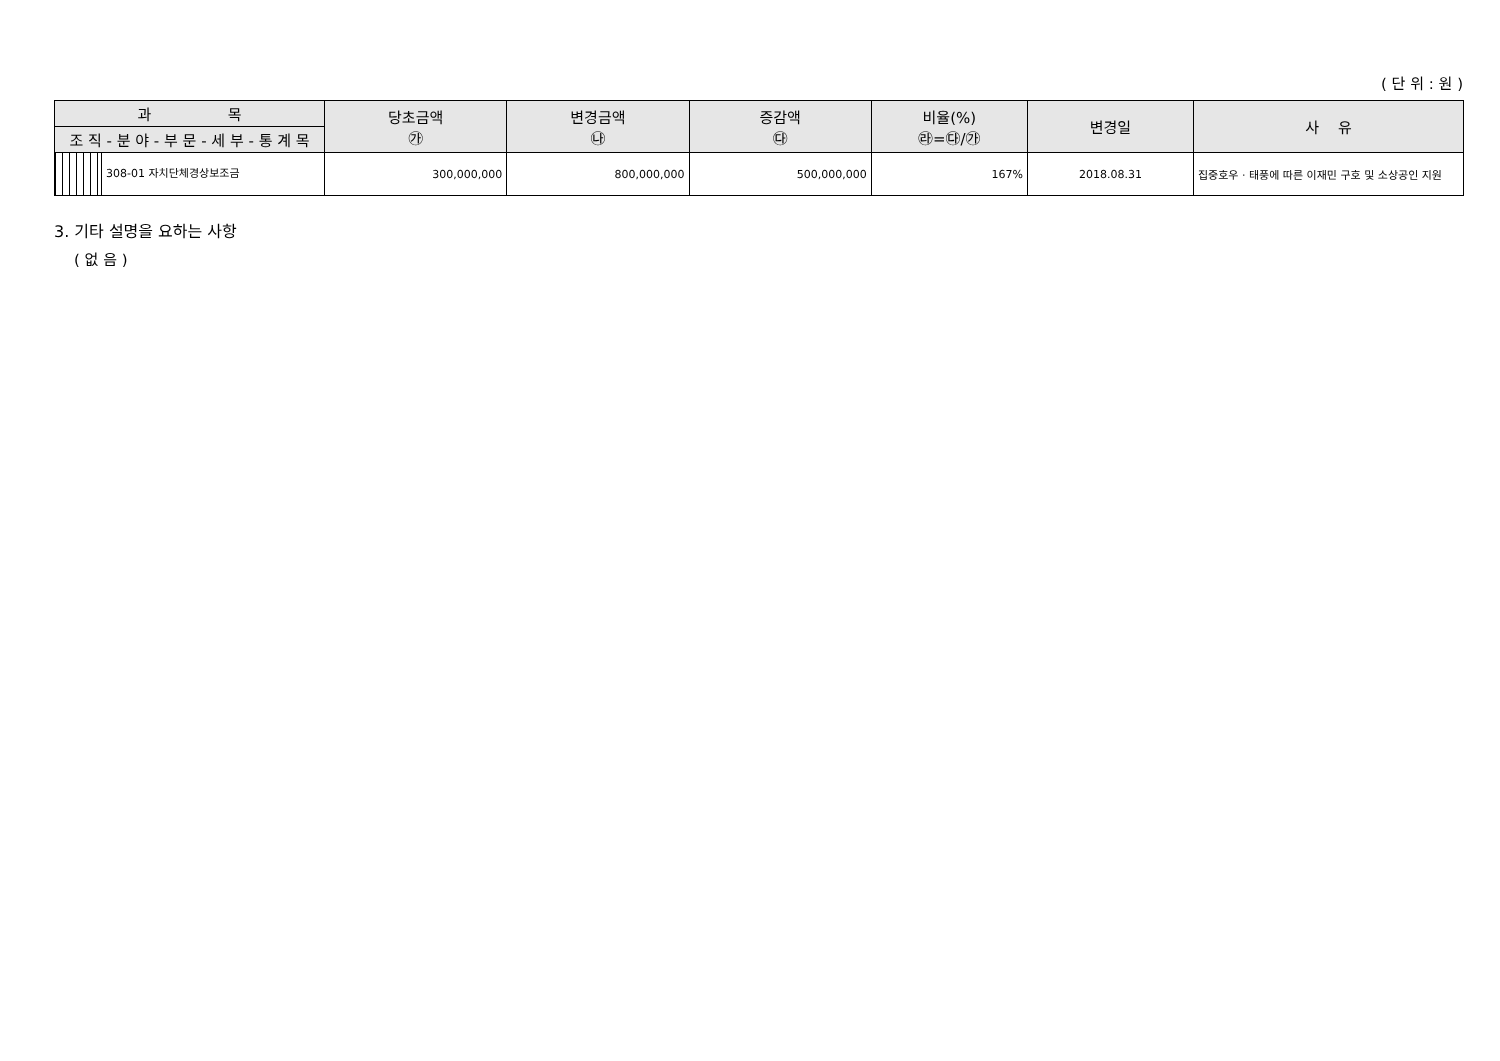( 단 위 : 원 )
| 과 목 | 당초금액 ㉮ | 변경금액 ㉯ | 증감액 ㉰ | 비율(%) ㉱=㉰/㉮ | 변경일 | 사 유 |
| --- | --- | --- | --- | --- | --- | --- |
| 조 직 - 분 야 - 부 문 - 세 부 - 통 계 목 | | | | | | |
| 308-01 자치단체경상보조금 | 300,000,000 | 800,000,000 | 500,000,000 | 167% | 2018.08.31 | 집중호우 · 태풍에 따른 이재민 구호 및 소상공인 지원 |
3. 기타 설명을 요하는 사항
( 없 음 )